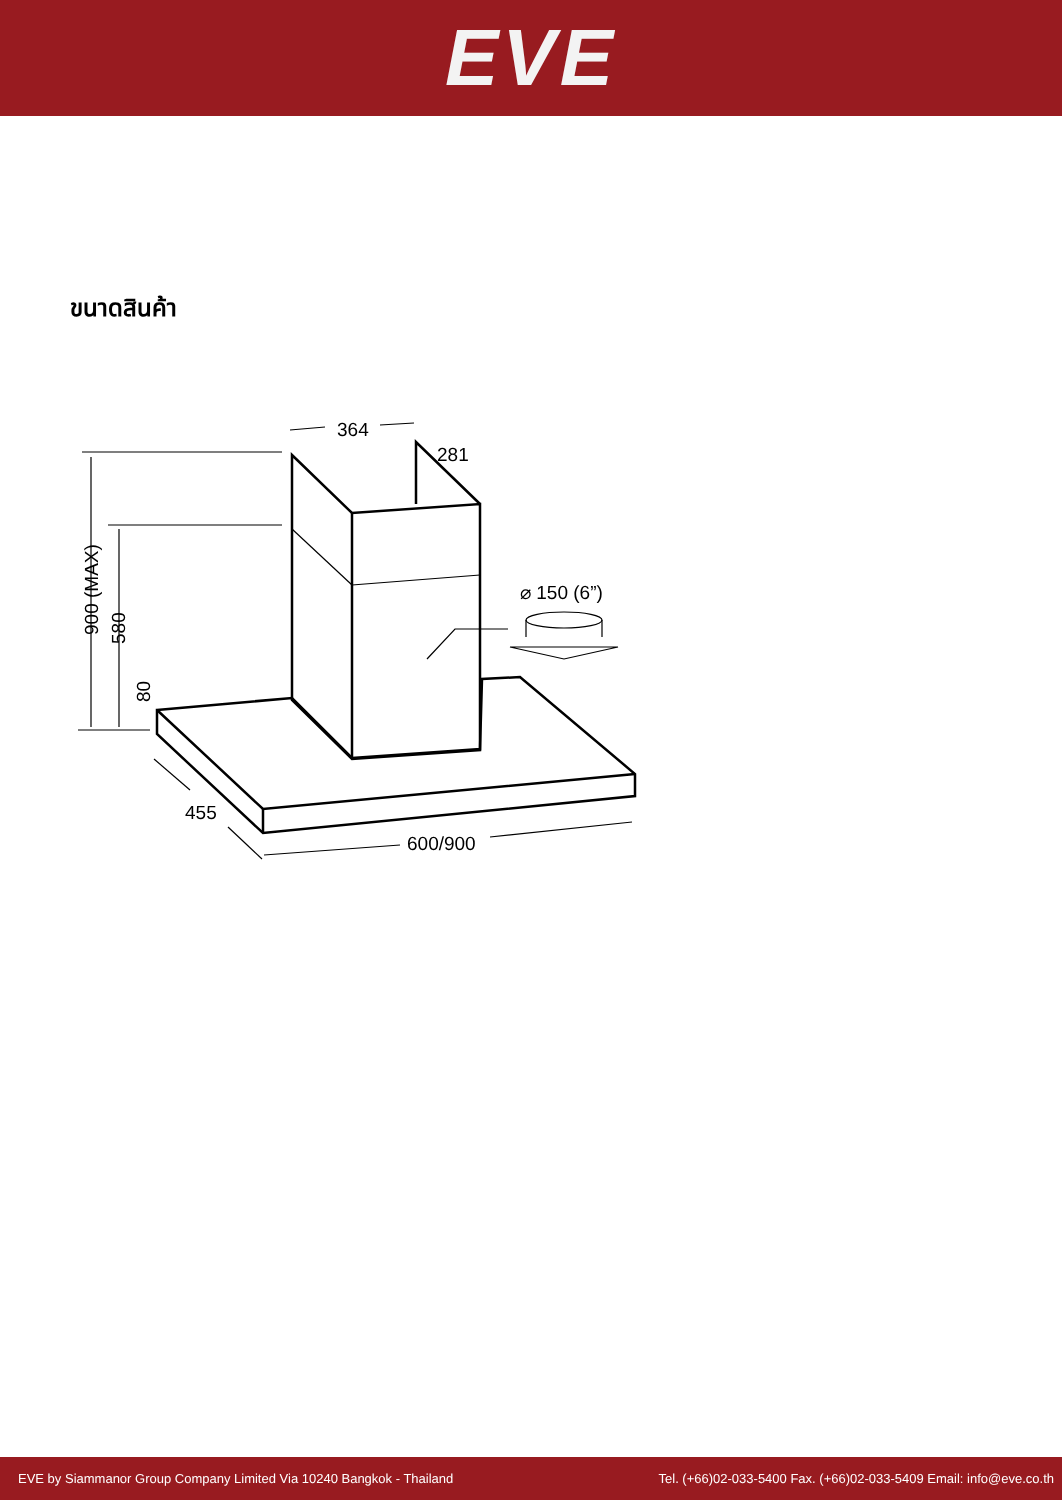EVE
ขนาดสินค้า
364
281
⌀ 150 (6”)
455
600/900
900 (MAX)
580
80
EVE by Siammanor Group Company Limited Via 10240 Bangkok - Thailand Tel. (+66)02-033-5400 Fax. (+66)02-033-5409 Email: info@eve.co.th